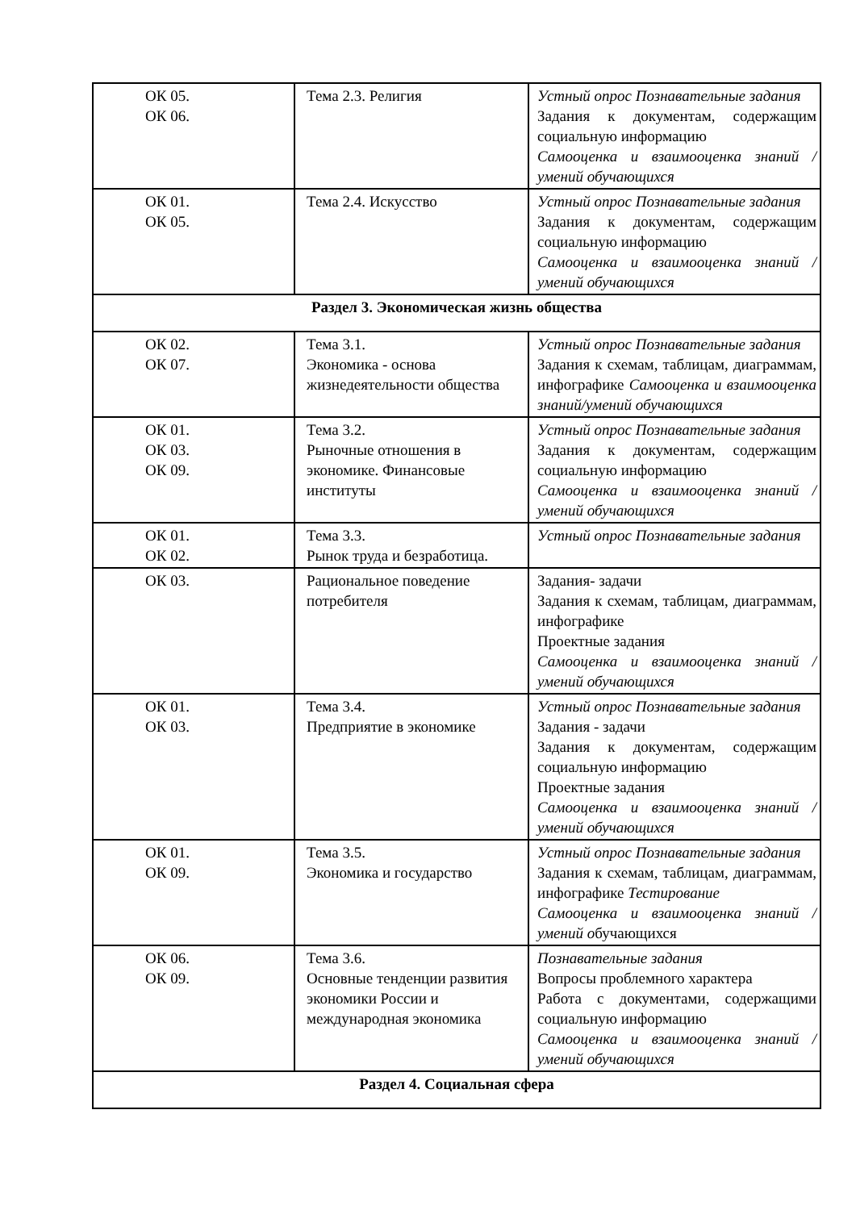| ОК 05. ОК 06. | Тема 2.3. Религия | Устный опрос Познавательные задания Задания к документам, содержащим социальную информацию Самооценка и взаимооценка знаний /умений обучающихся |
| ОК 01. ОК 05. | Тема 2.4. Искусство | Устный опрос Познавательные задания Задания к документам, содержащим социальную информацию Самооценка и взаимооценка знаний /умений обучающихся |
| Раздел 3. Экономическая жизнь общества | | |
| ОК 02. ОК 07. | Тема 3.1. Экономика - основа жизнедеятельности общества | Устный опрос Познавательные задания Задания к схемам, таблицам, диаграммам, инфографике Самооценка и взаимооценка знаний/умений обучающихся |
| ОК 01. ОК 03. ОК 09. | Тема 3.2. Рыночные отношения в экономике. Финансовые институты | Устный опрос Познавательные задания Задания к документам, содержащим социальную информацию Самооценка и взаимооценка знаний /умений обучающихся |
| ОК 01. ОК 02. | Тема 3.3. Рынок труда и безработица. | Устный опрос Познавательные задания |
| ОК 03. | Рациональное поведение потребителя | Задания- задачи Задания к схемам, таблицам, диаграммам, инфографике Проектные задания Самооценка и взаимооценка знаний /умений обучающихся |
| ОК 01. ОК 03. | Тема 3.4. Предприятие в экономике | Устный опрос Познавательные задания Задания - задачи Задания к документам, содержащим социальную информацию Проектные задания Самооценка и взаимооценка знаний /умений обучающихся |
| ОК 01. ОК 09. | Тема 3.5. Экономика и государство | Устный опрос Познавательные задания Задания к схемам, таблицам, диаграммам, инфографике Тестирование Самооценка и взаимооценка знаний /умений о бучающихся |
| ОК 06. ОК 09. | Тема 3.6. Основные тенденции развития экономики России и международная экономика | Познавательные задания Вопросы проблемного характера Работа с документами, содержащими социальную информацию Самооценка и взаимооценка знаний /умений обучающихся |
| Раздел 4. Социальная сфера | | |